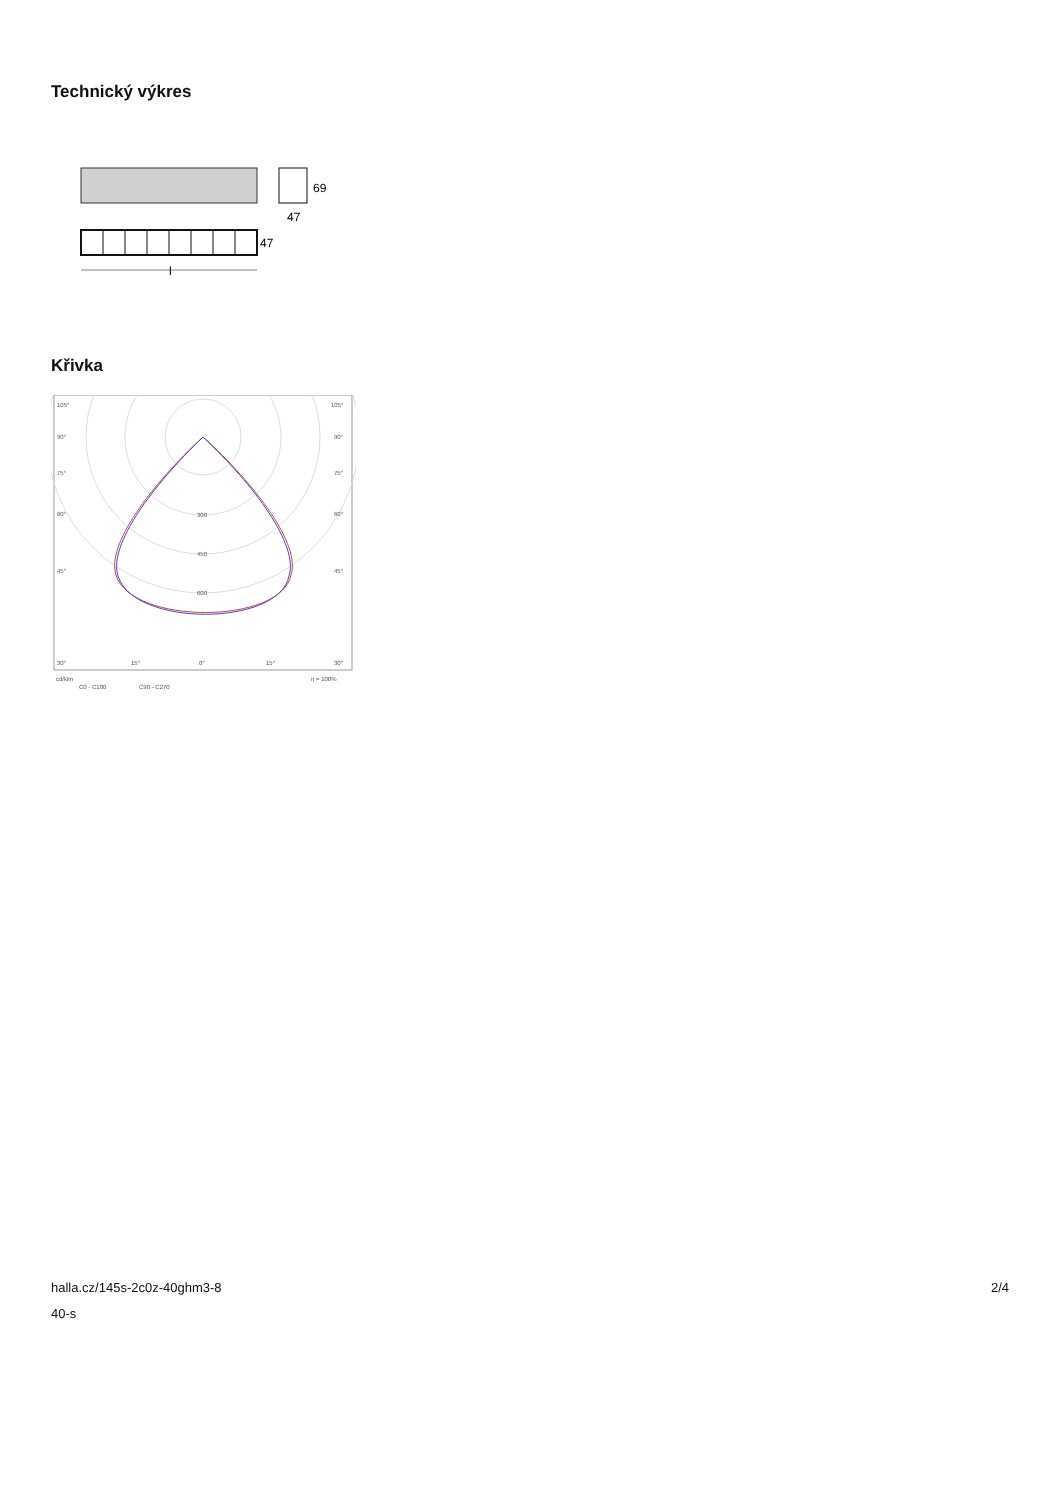Technický výkres
69
47
47
l
Křivka
105°
105°
90°
90°
75°
75°
60°
60°
45°
45°
300
450
600
30°
15°
0°
15°
30°
cd/klm
η = 100%
C0 - C180
C90 - C270
halla.cz/145s-2c0z-40ghm3-8
40-s
2/4